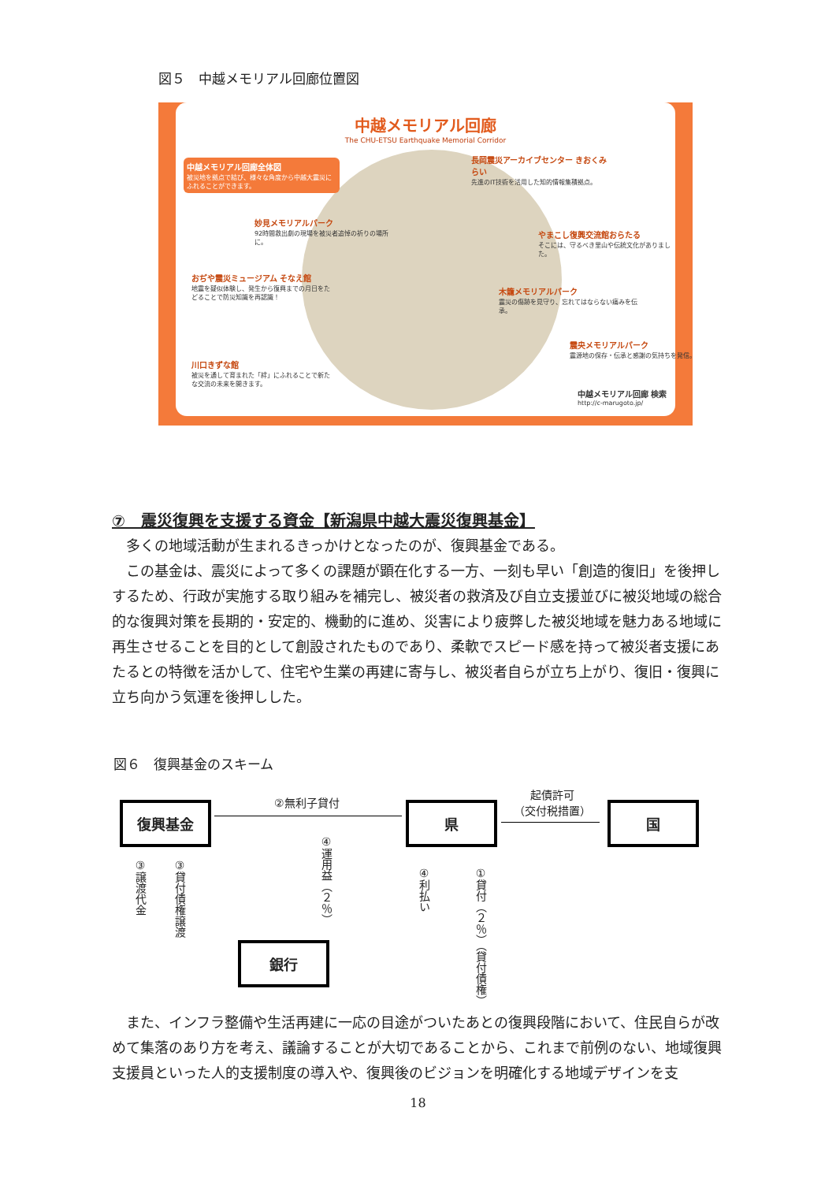図５　中越メモリアル回廊位置図
中越メモリアル回廊
The CHU-ETSU Earthquake Memorial Corridor
中越メモリアル回廊全体図
被災地を拠点で結び、様々な角度から中越大震災にふれることができます。
妙見メモリアルパーク
92時間救出劇の現場を被災者追悼の祈りの場所に。
おぢや震災ミュージアム そなえ館
地震を疑似体験し、発生から復興までの月日をたどることで防災知識を再認識！
川口きずな館
被災を通して育まれた「絆」にふれることで新たな交流の未来を開きます。
長岡震災アーカイブセンター きおくみらい
先進のIT技術を活用した知的情報集積拠点。
やまこし復興交流館おらたる
そこには、守るべき里山や伝統文化がありました。
木籠メモリアルパーク
震災の傷跡を見守り、忘れてはならない痛みを伝承。
震央メモリアルパーク
震源地の保存・伝承と感謝の気持ちを発信。
中越メモリアル回廊 検索
http://c-marugoto.jp/
⑦　震災復興を支援する資金【新潟県中越大震災復興基金】
多くの地域活動が生まれるきっかけとなったのが、復興基金である。
この基金は、震災によって多くの課題が顕在化する一方、一刻も早い「創造的復旧」を後押しするため、行政が実施する取り組みを補完し、被災者の救済及び自立支援並びに被災地域の総合的な復興対策を長期的・安定的、機動的に進め、災害により疲弊した被災地域を魅力ある地域に再生させることを目的として創設されたものであり、柔軟でスピード感を持って被災者支援にあたるとの特徴を活かして、住宅や生業の再建に寄与し、被災者自らが立ち上がり、復旧・復興に立ち向かう気運を後押しした。
図６　復興基金のスキーム
復興基金 県 国
銀行
②無利子貸付
起債許可
（交付税措置）
③譲渡代金
③貸付債権譲渡
④運用益（２％）
④利払い
①貸付（２％）（貸付債権）
また、インフラ整備や生活再建に一応の目途がついたあとの復興段階において、住民自らが改めて集落のあり方を考え、議論することが大切であることから、これまで前例のない、地域復興支援員といった人的支援制度の導入や、復興後のビジョンを明確化する地域デザインを支
18